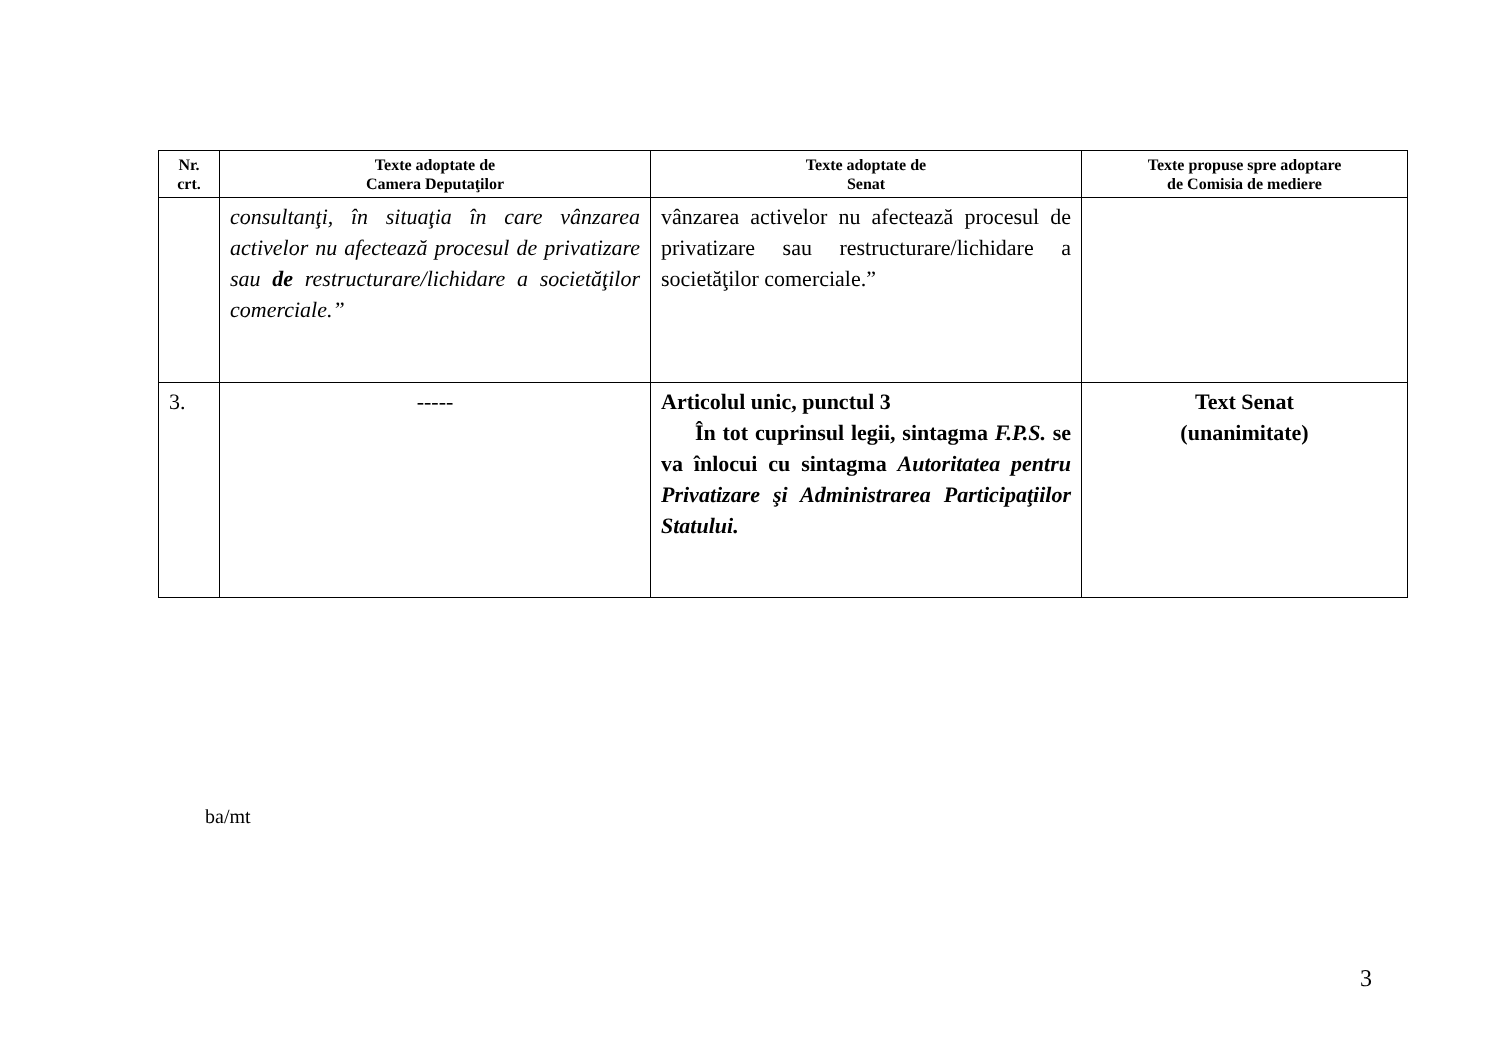| Nr. crt. | Texte adoptate de Camera Deputaţilor | Texte adoptate de Senat | Texte propuse spre adoptare de Comisia de mediere |
| --- | --- | --- | --- |
| | consultanţi, în situaţia în care vânzarea activelor nu afectează procesul de privatizare sau de restructurare/lichidare a societăţilor comerciale.” | vânzarea activelor nu afectează procesul de privatizare sau restructurare/lichidare a societăţilor comerciale.” | |
| 3. | ----- | Articolul unic, punctul 3 În tot cuprinsul legii, sintagma F.P.S. se va înlocui cu sintagma Autoritatea pentru Privatizare şi Administrarea Participaţiilor Statului. | Text Senat (unanimitate) |
ba/mt
3